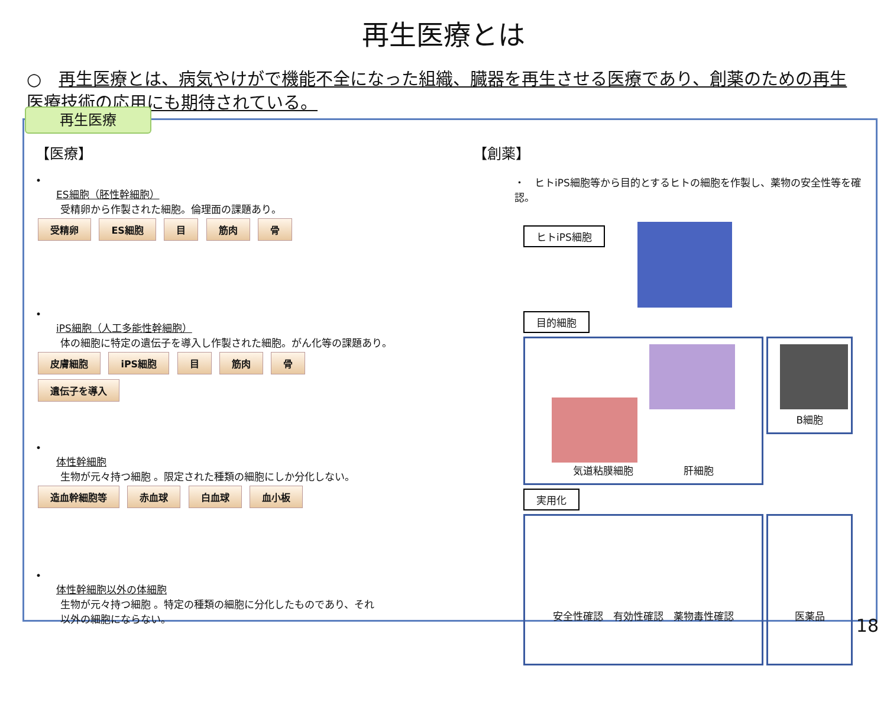再生医療とは
○　再生医療とは、病気やけがで機能不全になった組織、臓器を再生させる医療であり、創薬のための再生医療技術の応用にも期待されている。
再生医療
【医療】
•
ES細胞（胚性幹細胞）
受精卵から作製された細胞。倫理面の課題あり。
受精卵 ES細胞 目 筋肉 骨
•
iPS細胞（人工多能性幹細胞）
体の細胞に特定の遺伝子を導入し作製された細胞。がん化等の課題あり。
皮膚細胞 iPS細胞 目 筋肉 骨
遺伝子を導入
•
体性幹細胞
生物が元々持つ細胞 。限定された種類の細胞にしか分化しない。
造血幹細胞等 赤血球 白血球 血小板
•
体性幹細胞以外の体細胞
生物が元々持つ細胞 。特定の種類の細胞に分化したものであり、それ
以外の細胞にならない。
【創薬】
・　ヒトiPS細胞等から目的とするヒトの細胞を作製し、薬物の安全性等を確認。
ヒトiPS細胞
目的細胞
　
気道粘膜細胞　　　　　肝細胞
B細胞
実用化
安全性確認　有効性確認　薬物毒性確認 医薬品
18